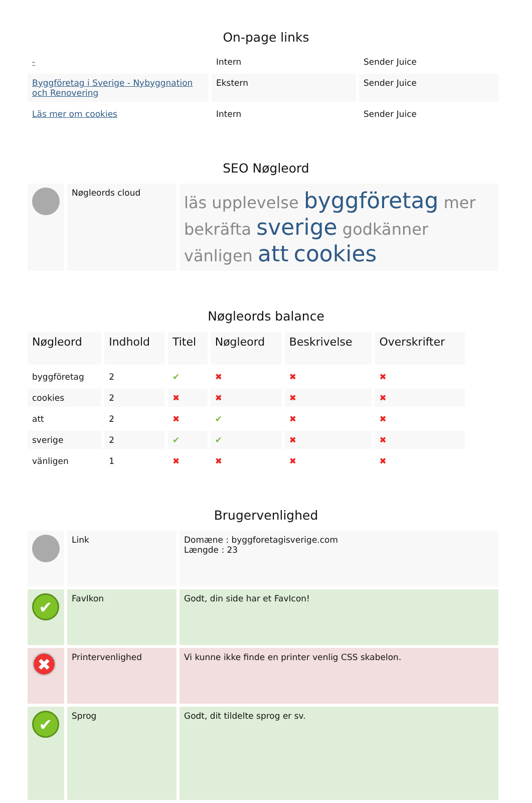On-page links
| - | Intern | Sender Juice |
| Byggföretag i Sverige - Nybyggnation och Renovering | Ekstern | Sender Juice |
| Läs mer om cookies | Intern | Sender Juice |
SEO Nøgleord
| | Nøgleords cloud | läs upplevelse byggföretag mer bekräfta sverige godkänner vänligen att cookies |
Nøgleords balance
| Nøgleord | Indhold | Titel | Nøgleord | Beskrivelse | Overskrifter |
| --- | --- | --- | --- | --- | --- |
| byggföretag | 2 | ✔ | ✖ | ✖ | ✖ |
| cookies | 2 | ✖ | ✖ | ✖ | ✖ |
| att | 2 | ✖ | ✔ | ✖ | ✖ |
| sverige | 2 | ✔ | ✔ | ✖ | ✖ |
| vänligen | 1 | ✖ | ✖ | ✖ | ✖ |
Brugervenlighed
| | Link | Domæne : byggforetagisverige.com Længde : 23 |
| ✔ | FavIkon | Godt, din side har et FavIcon! |
| ✖ | Printervenlighed | Vi kunne ikke finde en printer venlig CSS skabelon. |
| ✔ | Sprog | Godt, dit tildelte sprog er sv. |